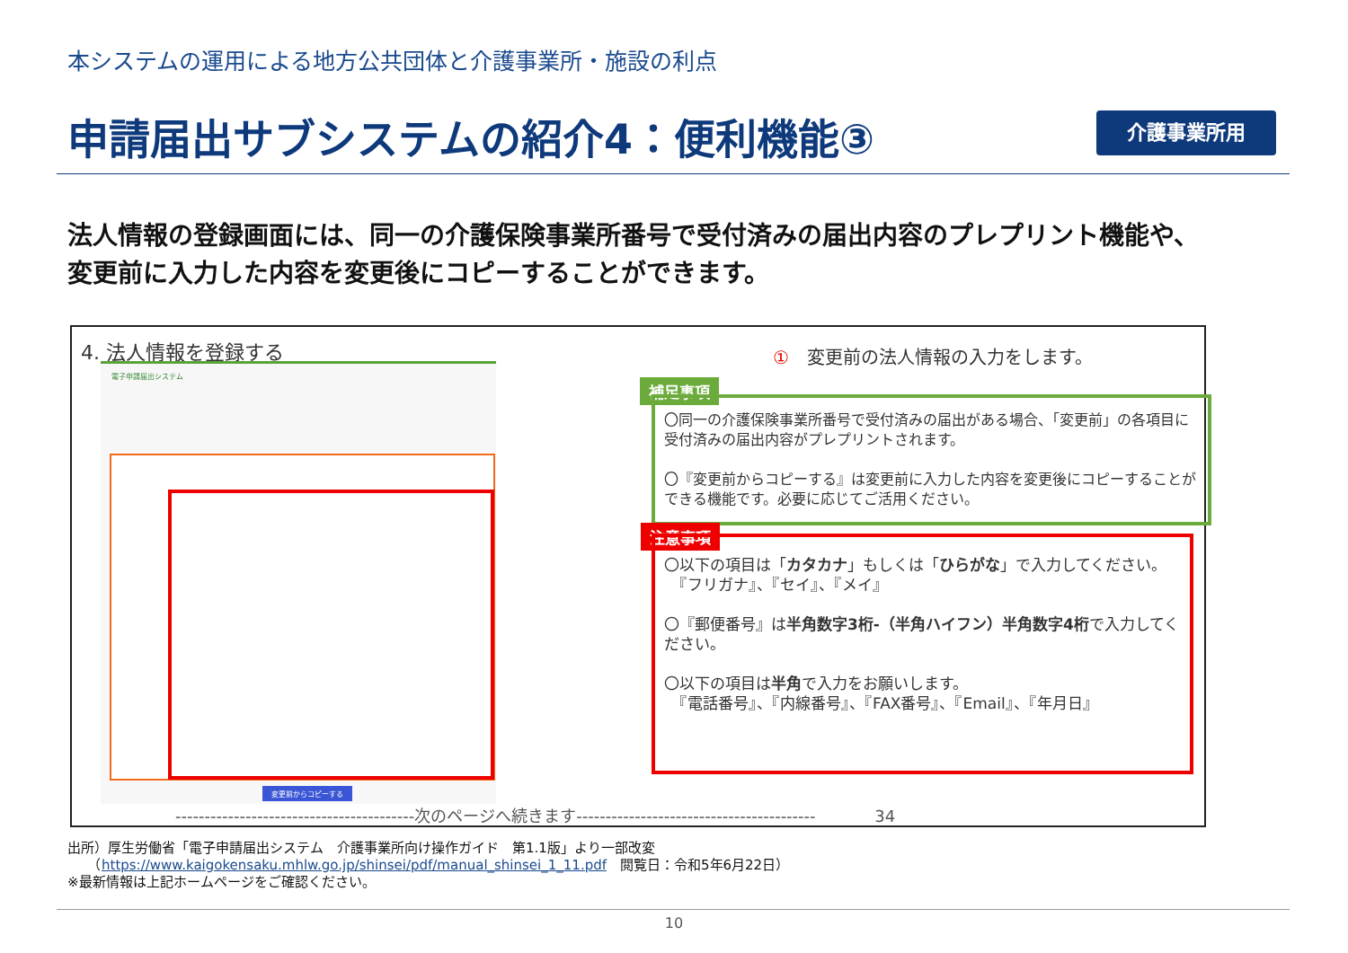本システムの運用による地方公共団体と介護事業所・施設の利点
申請届出サブシステムの紹介4：便利機能③
介護事業所用
法人情報の登録画面には、同一の介護保険事業所番号で受付済みの届出内容のプレプリント機能や、
変更前に入力した内容を変更後にコピーすることができます。
4. 法人情報を登録する
電子申請届出システム
変更前からコピーする
①　変更前の法人情報の入力をします。
補足事項
〇同一の介護保険事業所番号で受付済みの届出がある場合、「変更前」の各項目に受付済みの届出内容がプレプリントされます。
〇『変更前からコピーする』は変更前に入力した内容を変更後にコピーすることができる機能です。必要に応じてご活用ください。
注意事項
〇以下の項目は「カタカナ」もしくは「ひらがな」で入力してください。
　『フリガナ』、『セイ』、『メイ』
〇『郵便番号』は半角数字3桁-（半角ハイフン）半角数字4桁で入力してください。
〇以下の項目は半角で入力をお願いします。
　『電話番号』、『内線番号』、『FAX番号』、『Email』、『年月日』
-----------------------------------------次のページへ続きます----------------------------------------- 34
出所）厚生労働省「電子申請届出システム　介護事業所向け操作ガイド　第1.1版」より一部改変
　　（https://www.kaigokensaku.mhlw.go.jp/shinsei/pdf/manual_shinsei_1_11.pdf　閲覧日：令和5年6月22日）
※最新情報は上記ホームページをご確認ください。
10